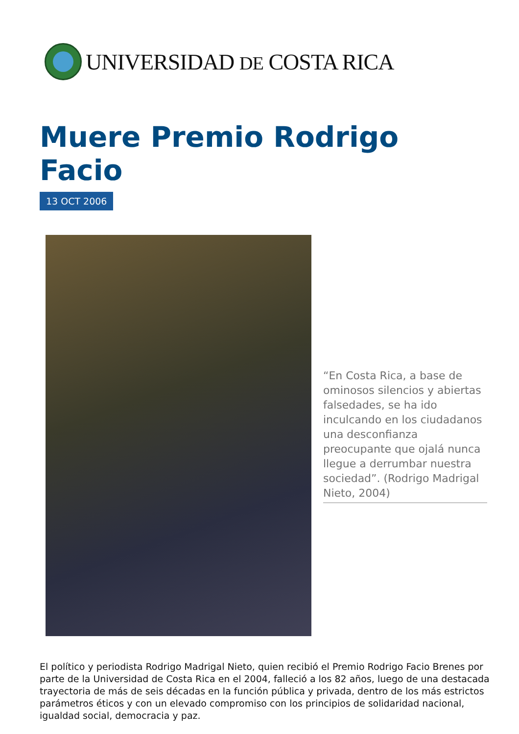UNIVERSIDAD DE COSTA RICA
Muere Premio Rodrigo Facio
13 OCT 2006
“En Costa Rica, a base de ominosos silencios y abiertas falsedades, se ha ido inculcando en los ciudadanos una desconfianza preocupante que ojalá nunca llegue a derrumbar nuestra sociedad”. (Rodrigo Madrigal Nieto, 2004)
El político y periodista Rodrigo Madrigal Nieto, quien recibió el Premio Rodrigo Facio Brenes por parte de la Universidad de Costa Rica en el 2004, falleció a los 82 años, luego de una destacada trayectoria de más de seis décadas en la función pública y privada, dentro de los más estrictos parámetros éticos y con un elevado compromiso con los principios de solidaridad nacional, igualdad social, democracia y paz.